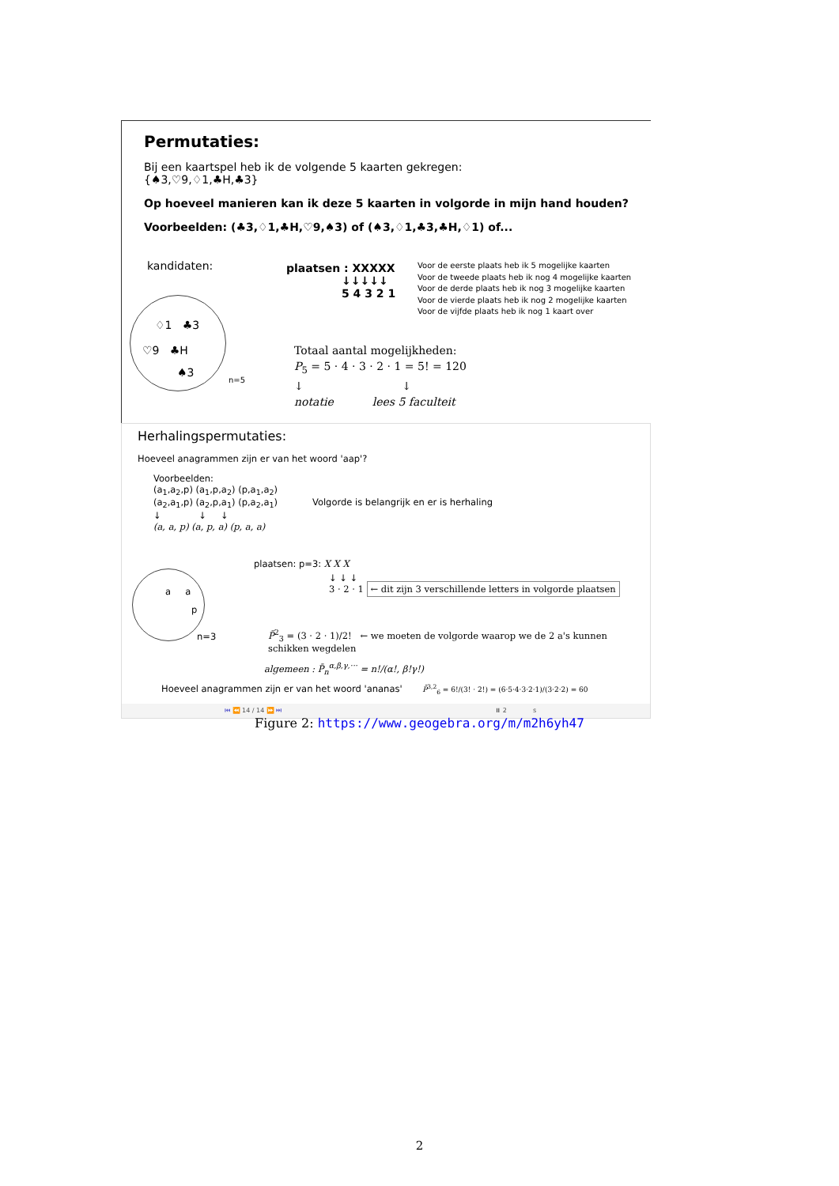Permutaties:
Bij een kaartspel heb ik de volgende 5 kaarten gekregen:
{♠3,♡9,♢1,♣H,♣3}
Op hoeveel manieren kan ik deze 5 kaarten in volgorde in mijn hand houden?
Voorbeelden: (♣3,♢1,♣H,♡9,♠3) of (♠3,♢1,♣3,♣H,♢1) of...
kandidaten:
♢1 ♣3
♡9 ♣H
♠3
n=5
plaatsen : XXXXX
↓↓↓↓↓
5 4 3 2 1
Voor de eerste plaats heb ik 5 mogelijke kaarten
Voor de tweede plaats heb ik nog 4 mogelijke kaarten
Voor de derde plaats heb ik nog 3 mogelijke kaarten
Voor de vierde plaats heb ik nog 2 mogelijke kaarten
Voor de vijfde plaats heb ik nog 1 kaart over
Totaal aantal mogelijkheden:
P<sub>5</sub> = 5 · 4 · 3 · 2 · 1 = 5! = 120
↓ ↓
notatie lees 5 faculteit
Herhalingspermutaties:
Hoeveel anagrammen zijn er van het woord 'aap'?
Voorbeelden:
(a<sub>1</sub>,a<sub>2</sub>,p) (a<sub>1</sub>,p,a<sub>2</sub>) (p,a<sub>1</sub>,a<sub>2</sub>)
(a<sub>2</sub>,a<sub>1</sub>,p) (a<sub>2</sub>,p,a<sub>1</sub>) (p,a<sub>2</sub>,a<sub>1</sub>) Volgorde is belangrijk en er is herhaling
↓ ↓ ↓
(a, a, p) (a, p, a) (p, a, a)
a a
p
n=3
plaatsen: p=3: X X X
↓ ↓ ↓
3 · 2 · 1 ← dit zijn 3 verschillende letters in volgorde plaatsen
P̄<sup>2</sup><sub>3</sub> = (3 · 2 · 1)/2! ← we moeten de volgorde waarop we de 2 a's kunnen schikken wegdelen
algemeen : P̄<sub>n</sub><sup>α,β,γ,···</sup> = n!/(α!, β!γ!)
Hoeveel anagrammen zijn er van het woord 'ananas' P̄<sup>3,2</sup><sub>6</sub> = 6!/(3! · 2!) = (6·5·4·3·2·1)/(3·2·2) = 60
⏮ ⏪ 14 / 14 ⏩ ⏭ ⏸ 2 s
Figure 2: https://www.geogebra.org/m/m2h6yh47
2